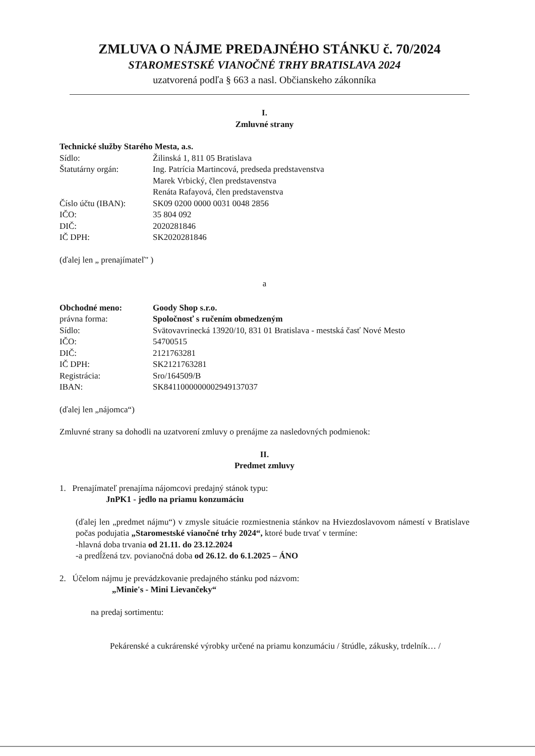ZMLUVA O NÁJME PREDAJNÉHO STÁNKU č. 70/2024
STAROMESTSKÉ VIANOČNÉ TRHY BRATISLAVA 2024
uzatvorená podľa § 663 a nasl. Občianskeho zákonníka
I.
Zmluvné strany
Technické služby Starého Mesta, a.s.
| Sídlo: | Žilinská 1, 811 05 Bratislava |
| Štatutárny orgán: | Ing. Patrícia Martincová, predseda predstavenstva Marek Vrbický, člen predstavenstva Renáta Rafayová, člen predstavenstva |
| Číslo účtu (IBAN): | SK09 0200 0000 0031 0048 2856 |
| IČO: | 35 804 092 |
| DIČ: | 2020281846 |
| IČ DPH: | SK2020281846 |
(ďalej len „ prenajímateľ" )
a
| Obchodné meno: | Goody Shop s.r.o. |
| právna forma: | Spoločnosť s ručením obmedzeným |
| Sídlo: | Svätovavrinecká 13920/10, 831 01 Bratislava - mestská časť Nové Mesto |
| IČO: | 54700515 |
| DIČ: | 2121763281 |
| IČ DPH: | SK2121763281 |
| Registrácia: | Sro/164509/B |
| IBAN: | SK8411000000002949137037 |
(ďalej len „nájomca“)
Zmluvné strany sa dohodli na uzatvorení zmluvy o prenájme za nasledovných podmienok:
II.
Predmet zmluvy
1. Prenajímateľ prenajíma nájomcovi predajný stánok typu:
JnPK1 - jedlo na priamu konzumáciu
(ďalej len „predmet nájmu“) v zmysle situácie rozmiestnenia stánkov na Hviezdoslavovom námestí v Bratislave počas podujatia „Staromestské vianočné trhy 2024“, ktoré bude trvať v termíne:
-hlavná doba trvania od 21.11. do 23.12.2024
-a predĺžená tzv. povianočná doba od 26.12. do 6.1.2025 – ÁNO
2. Účelom nájmu je prevádzkovanie predajného stánku pod názvom:
„Minie's - Mini Lievančeky“
na predaj sortimentu:
Pekárenské a cukrárenské výrobky určené na priamu konzumáciu / štrúdle, zákusky, trdelník… /